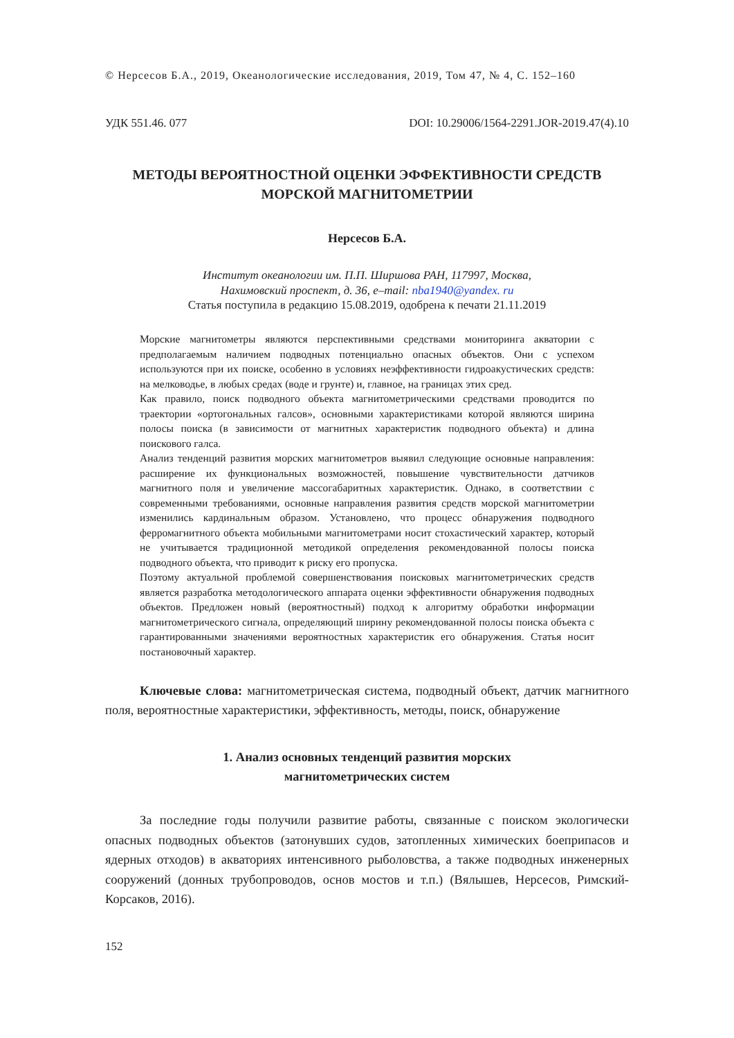© Нерсесов Б.А., 2019, Океанологические исследования, 2019, Том 47, № 4, С. 152–160
УДК 551.46. 077 DOI: 10.29006/1564-2291.JOR-2019.47(4).10
МЕТОДЫ ВЕРОЯТНОСТНОЙ ОЦЕНКИ ЭФФЕКТИВНОСТИ СРЕДСТВ
МОРСКОЙ МАГНИТОМЕТРИИ
Нерсесов Б.А.
Институт океанологии им. П.П. Ширшова РАН, 117997, Москва,
Нахимовский проспект, д. 36, e–mail: nba1940@yandex. ru
Статья поступила в редакцию 15.08.2019, одобрена к печати 21.11.2019
Морские магнитометры являются перспективными средствами мониторинга акватории с предполагаемым наличием подводных потенциально опасных объектов. Они с успехом используются при их поиске, особенно в условиях неэффективности гидроакустических средств: на мелководье, в любых средах (воде и грунте) и, главное, на границах этих сред.
Как правило, поиск подводного объекта магнитометрическими средствами проводится по траектории «ортогональных галсов», основными характеристиками которой являются ширина полосы поиска (в зависимости от магнитных характеристик подводного объекта) и длина поискового галса.
Анализ тенденций развития морских магнитометров выявил следующие основные направления: расширение их функциональных возможностей, повышение чувствительности датчиков магнитного поля и увеличение массогабаритных характеристик. Однако, в соответствии с современными требованиями, основные направления развития средств морской магнитометрии изменились кардинальным образом. Установлено, что процесс обнаружения подводного ферромагнитного объекта мобильными магнитометрами носит стохастический характер, который не учитывается традиционной методикой определения рекомендованной полосы поиска подводного объекта, что приводит к риску его пропуска.
Поэтому актуальной проблемой совершенствования поисковых магнитометрических средств является разработка методологического аппарата оценки эффективности обнаружения подводных объектов. Предложен новый (вероятностный) подход к алгоритму обработки информации магнитометрического сигнала, определяющий ширину рекомендованной полосы поиска объекта с гарантированными значениями вероятностных характеристик его обнаружения. Статья носит постановочный характер.
Ключевые слова: магнитометрическая система, подводный объект, датчик магнитного поля, вероятностные характеристики, эффективность, методы, поиск, обнаружение
1. Анализ основных тенденций развития морских
магнитометрических систем
За последние годы получили развитие работы, связанные с поиском экологически опасных подводных объектов (затонувших судов, затопленных химических боеприпасов и ядерных отходов) в акваториях интенсивного рыболовства, а также подводных инженерных сооружений (донных трубопроводов, основ мостов и т.п.) (Вялышев, Нерсесов, Римский-Корсаков, 2016).
152